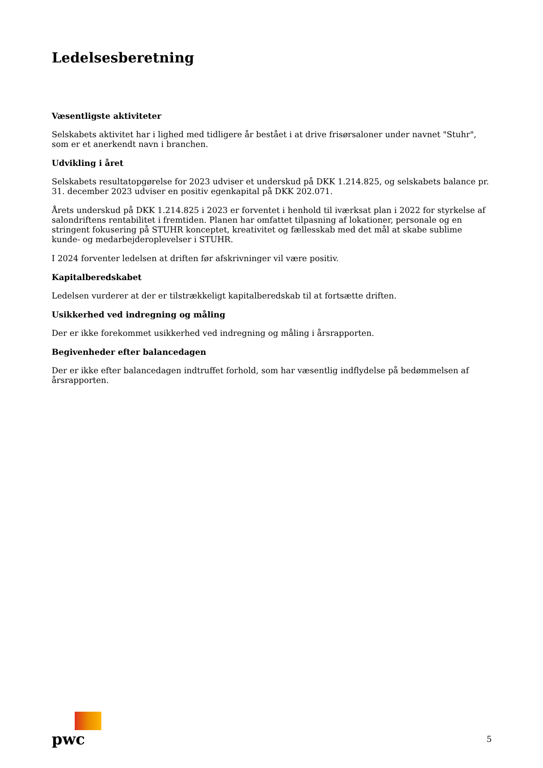Ledelsesberetning
Væsentligste aktiviteter
Selskabets aktivitet har i lighed med tidligere år bestået i at drive frisørsaloner under navnet "Stuhr", som er et anerkendt navn i branchen.
Udvikling i året
Selskabets resultatopgørelse for 2023 udviser et underskud på DKK 1.214.825, og selskabets balance pr. 31. december 2023 udviser en positiv egenkapital på DKK 202.071.
Årets underskud på DKK 1.214.825 i 2023 er forventet i henhold til iværksat plan i 2022 for styrkelse af salondriftens rentabilitet i fremtiden. Planen har omfattet tilpasning af lokationer, personale og en stringent fokusering på STUHR konceptet, kreativitet og fællesskab med det mål at skabe sublime kunde- og medarbejderoplevelser i STUHR.
I 2024 forventer ledelsen at driften før afskrivninger vil være positiv.
Kapitalberedskabet
Ledelsen vurderer at der er tilstrækkeligt kapitalberedskab til at fortsætte driften.
Usikkerhed ved indregning og måling
Der er ikke forekommet usikkerhed ved indregning og måling i årsrapporten.
Begivenheder efter balancedagen
Der er ikke efter balancedagen indtruffet forhold, som har væsentlig indflydelse på bedømmelsen af årsrapporten.
pwc
5